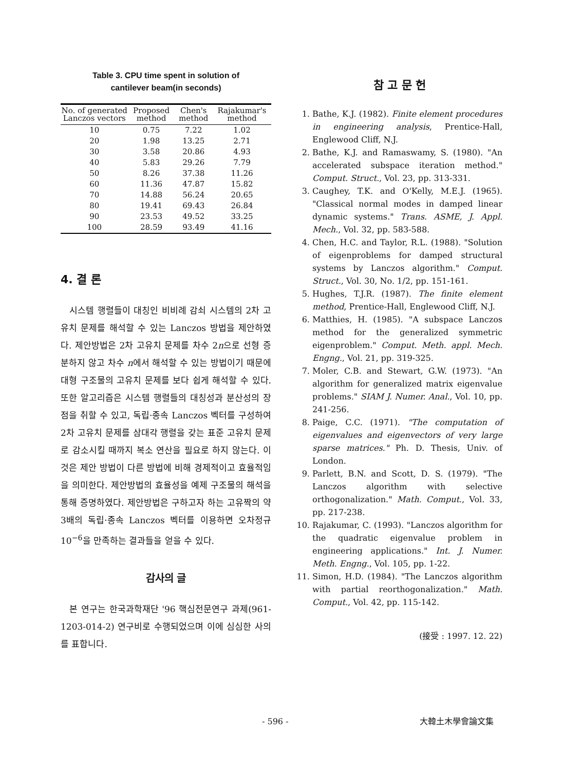Table 3. CPU time spent in solution of
cantilever beam(in seconds)
| No. of generated Lanczos vectors | Proposed method | Chen's method | Rajakumar's method |
| --- | --- | --- | --- |
| 10 | 0.75 | 7.22 | 1.02 |
| 20 | 1.98 | 13.25 | 2.71 |
| 30 | 3.58 | 20.86 | 4.93 |
| 40 | 5.83 | 29.26 | 7.79 |
| 50 | 8.26 | 37.38 | 11.26 |
| 60 | 11.36 | 47.87 | 15.82 |
| 70 | 14.88 | 56.24 | 20.65 |
| 80 | 19.41 | 69.43 | 26.84 |
| 90 | 23.53 | 49.52 | 33.25 |
| 100 | 28.59 | 93.49 | 41.16 |
4. 결 론
시스템 행렬들이 대칭인 비비례 감쇠 시스템의 2차 고유치 문제를 해석할 수 있는 Lanczos 방법을 제안하였다. 제안방법은 2차 고유치 문제를 차수 2n으로 선형 증분하지 않고 차수 n에서 해석할 수 있는 방법이기 때문에 대형 구조물의 고유치 문제를 보다 쉽게 해석할 수 있다. 또한 알고리즘은 시스템 행렬들의 대칭성과 분산성의 장점을 취할 수 있고, 독립·종속 Lanczos 벡터를 구성하여 2차 고유치 문제를 삼대각 행렬을 갖는 표준 고유치 문제로 감소시킬 때까지 복소 연산을 필요로 하지 않는다. 이것은 제안 방법이 다른 방법에 비해 경제적이고 효율적임을 의미한다. 제안방법의 효율성을 예제 구조물의 해석을 통해 증명하였다. 제안방법은 구하고자 하는 고유짝의 약 3배의 독립·종속 Lanczos 벡터를 이용하면 오차정규 10<sup>−6</sup>을 만족하는 결과들을 얻을 수 있다.
감사의 글
본 연구는 한국과학재단 '96 핵심전문연구 과제(961-1203-014-2) 연구비로 수행되었으며 이에 심심한 사의를 표합니다.
참 고 문 헌
1. Bathe, K.J. (1982). Finite element procedures in engineering analysis, Prentice-Hall, Englewood Cliff, N.J.
2. Bathe, K.J. and Ramaswamy, S. (1980). "An accelerated subspace iteration method." Comput. Struct., Vol. 23, pp. 313-331.
3. Caughey, T.K. and O'Kelly, M.E.J. (1965). "Classical normal modes in damped linear dynamic systems." Trans. ASME, J. Appl. Mech., Vol. 32, pp. 583-588.
4. Chen, H.C. and Taylor, R.L. (1988). "Solution of eigenproblems for damped structural systems by Lanczos algorithm." Comput. Struct., Vol. 30, No. 1/2, pp. 151-161.
5. Hughes, T.J.R. (1987). The finite element method, Prentice-Hall, Englewood Cliff, N.J.
6. Matthies, H. (1985). "A subspace Lanczos method for the generalized symmetric eigenproblem." Comput. Meth. appl. Mech. Engng., Vol. 21, pp. 319-325.
7. Moler, C.B. and Stewart, G.W. (1973). "An algorithm for generalized matrix eigenvalue problems." SIAM J. Numer. Anal., Vol. 10, pp. 241-256.
8. Paige, C.C. (1971). "The computation of eigenvalues and eigenvectors of very large sparse matrices." Ph. D. Thesis, Univ. of London.
9. Parlett, B.N. and Scott, D. S. (1979). "The Lanczos algorithm with selective orthogonalization." Math. Comput., Vol. 33, pp. 217-238.
10. Rajakumar, C. (1993). "Lanczos algorithm for the quadratic eigenvalue problem in engineering applications." Int. J. Numer. Meth. Engng., Vol. 105, pp. 1-22.
11. Simon, H.D. (1984). "The Lanczos algorithm with partial reorthogonalization." Math. Comput., Vol. 42, pp. 115-142.
(接受 : 1997. 12. 22)
- 596 - 大韓土木學會論文集